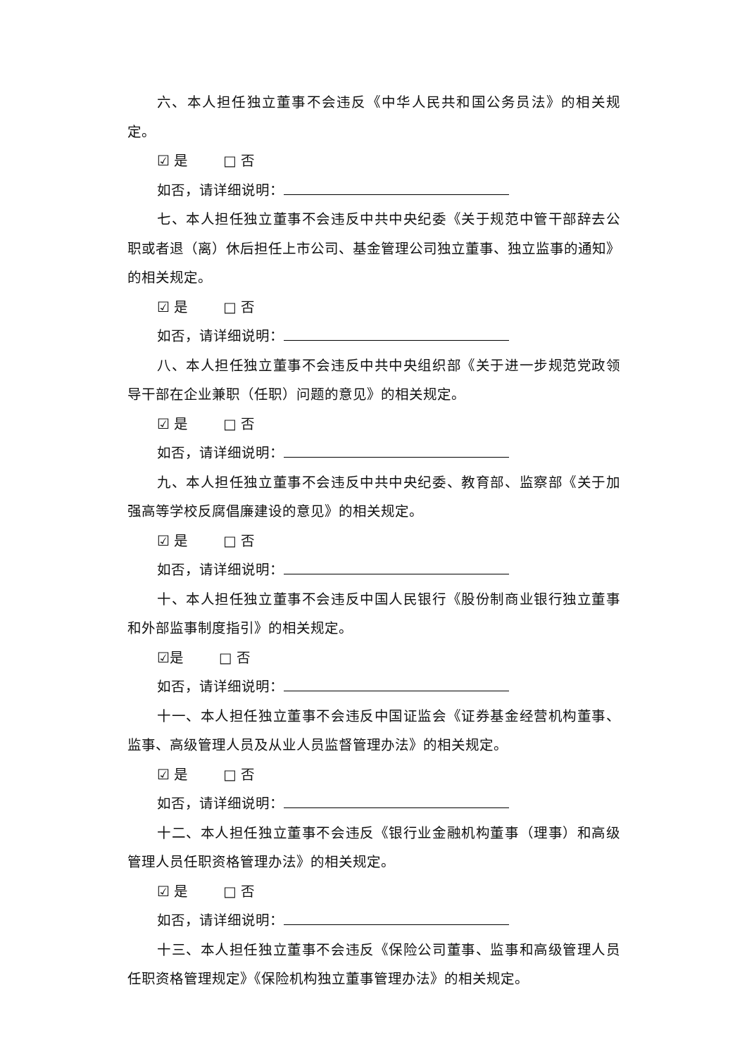六、本人担任独立董事不会违反《中华人民共和国公务员法》的相关规定。
☑ 是 □ 否
如否，请详细说明：
七、本人担任独立董事不会违反中共中央纪委《关于规范中管干部辞去公职或者退（离）休后担任上市公司、基金管理公司独立董事、独立监事的通知》的相关规定。
☑ 是 □ 否
如否，请详细说明：
八、本人担任独立董事不会违反中共中央组织部《关于进一步规范党政领导干部在企业兼职（任职）问题的意见》的相关规定。
☑ 是 □ 否
如否，请详细说明：
九、本人担任独立董事不会违反中共中央纪委、教育部、监察部《关于加强高等学校反腐倡廉建设的意见》的相关规定。
☑ 是 □ 否
如否，请详细说明：
十、本人担任独立董事不会违反中国人民银行《股份制商业银行独立董事和外部监事制度指引》的相关规定。
☑是 □ 否
如否，请详细说明：
十一、本人担任独立董事不会违反中国证监会《证券基金经营机构董事、监事、高级管理人员及从业人员监督管理办法》的相关规定。
☑ 是 □ 否
如否，请详细说明：
十二、本人担任独立董事不会违反《银行业金融机构董事（理事）和高级管理人员任职资格管理办法》的相关规定。
☑ 是 □ 否
如否，请详细说明：
十三、本人担任独立董事不会违反《保险公司董事、监事和高级管理人员任职资格管理规定》《保险机构独立董事管理办法》的相关规定。